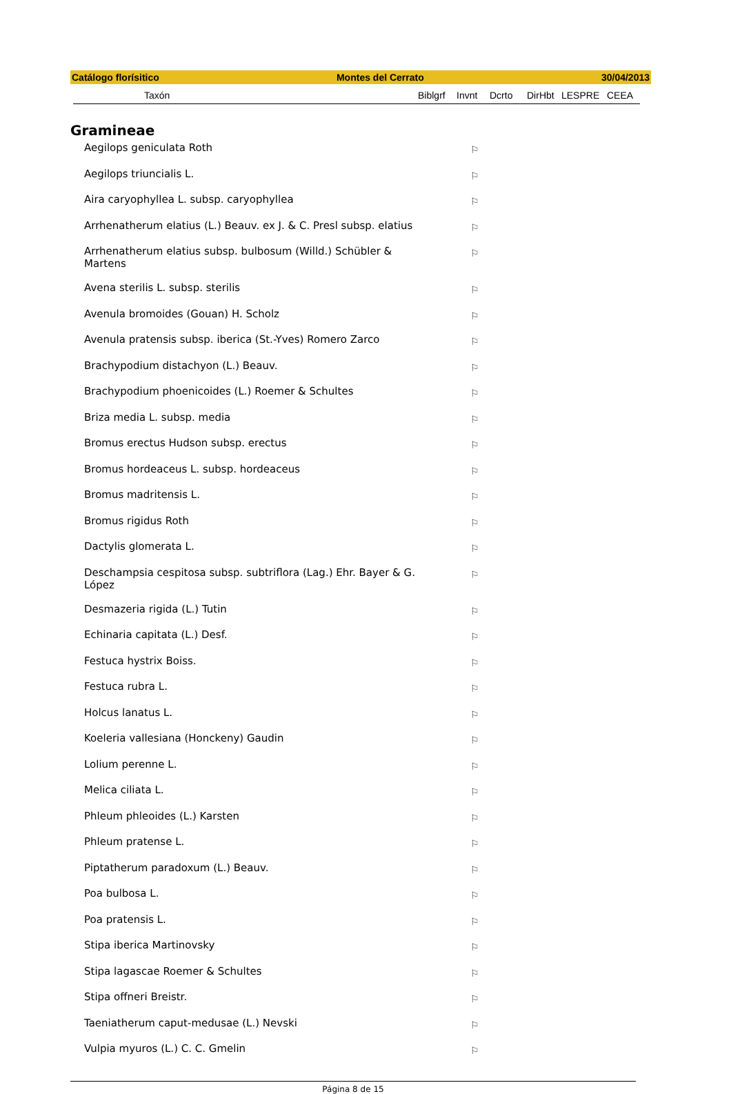Catálogo florísitico Montes del Cerrato 30/04/2013
Taxón Biblgrf Invnt Dcrto DirHbt LESPRE CEEA
Gramineae
| Aegilops geniculata Roth | ⚐ |
| Aegilops triuncialis L. | ⚐ |
| Aira caryophyllea L. subsp. caryophyllea | ⚐ |
| Arrhenatherum elatius (L.) Beauv. ex J. & C. Presl subsp. elatius | ⚐ |
| Arrhenatherum elatius subsp. bulbosum (Willd.) Schübler & Martens | ⚐ |
| Avena sterilis L. subsp. sterilis | ⚐ |
| Avenula bromoides (Gouan) H. Scholz | ⚐ |
| Avenula pratensis subsp. iberica (St.-Yves) Romero Zarco | ⚐ |
| Brachypodium distachyon (L.) Beauv. | ⚐ |
| Brachypodium phoenicoides (L.) Roemer & Schultes | ⚐ |
| Briza media L. subsp. media | ⚐ |
| Bromus erectus Hudson subsp. erectus | ⚐ |
| Bromus hordeaceus L. subsp. hordeaceus | ⚐ |
| Bromus madritensis L. | ⚐ |
| Bromus rigidus Roth | ⚐ |
| Dactylis glomerata L. | ⚐ |
| Deschampsia cespitosa subsp. subtriflora (Lag.) Ehr. Bayer & G. López | ⚐ |
| Desmazeria rigida (L.) Tutin | ⚐ |
| Echinaria capitata (L.) Desf. | ⚐ |
| Festuca hystrix Boiss. | ⚐ |
| Festuca rubra L. | ⚐ |
| Holcus lanatus L. | ⚐ |
| Koeleria vallesiana (Honckeny) Gaudin | ⚐ |
| Lolium perenne L. | ⚐ |
| Melica ciliata L. | ⚐ |
| Phleum phleoides (L.) Karsten | ⚐ |
| Phleum pratense L. | ⚐ |
| Piptatherum paradoxum (L.) Beauv. | ⚐ |
| Poa bulbosa L. | ⚐ |
| Poa pratensis L. | ⚐ |
| Stipa iberica Martinovsky | ⚐ |
| Stipa lagascae Roemer & Schultes | ⚐ |
| Stipa offneri Breistr. | ⚐ |
| Taeniatherum caput-medusae (L.) Nevski | ⚐ |
| Vulpia myuros (L.) C. C. Gmelin | ⚐ |
Página 8 de 15